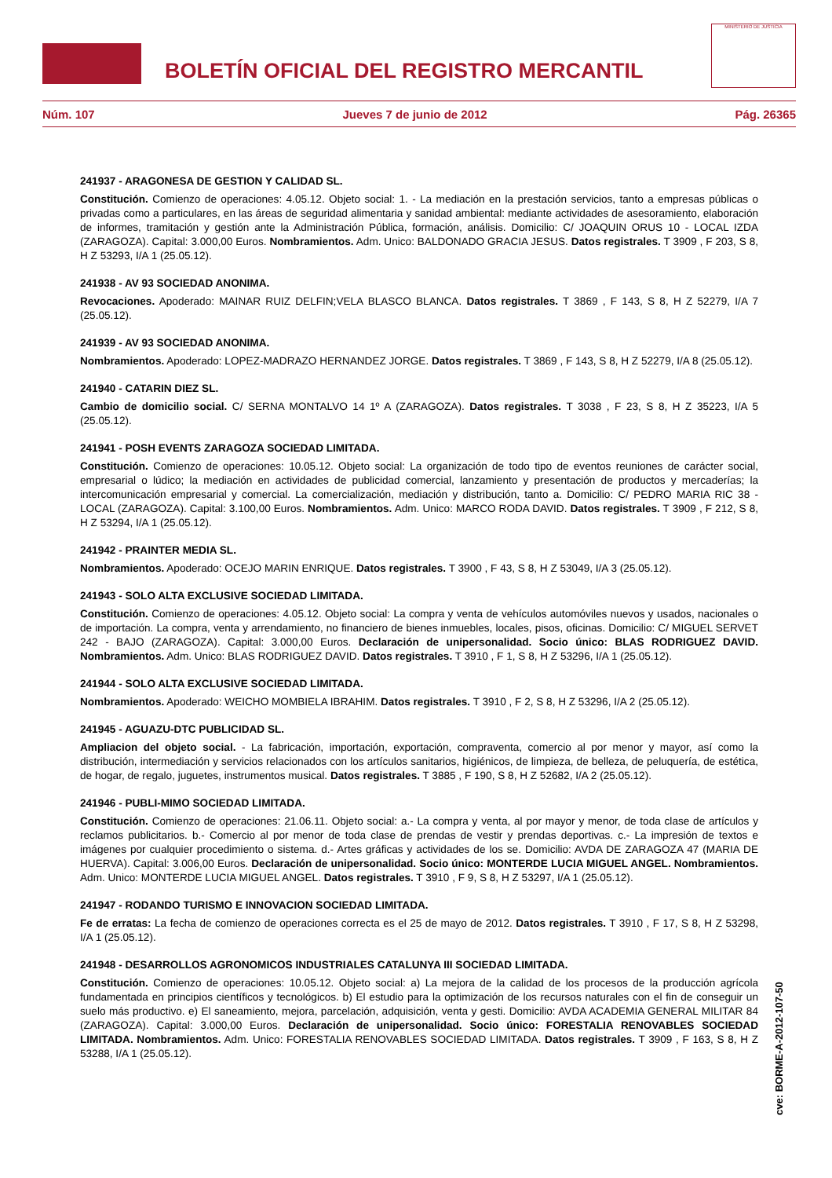BOLETÍN OFICIAL DEL REGISTRO MERCANTIL
MINISTERIO DE JUSTICIA
Núm. 107 Jueves 7 de junio de 2012 Pág. 26365
241937 - ARAGONESA DE GESTION Y CALIDAD SL.
Constitución. Comienzo de operaciones: 4.05.12. Objeto social: 1. - La mediación en la prestación servicios, tanto a empresas públicas o privadas como a particulares, en las áreas de seguridad alimentaria y sanidad ambiental: mediante actividades de asesoramiento, elaboración de informes, tramitación y gestión ante la Administración Pública, formación, análisis. Domicilio: C/ JOAQUIN ORUS 10 - LOCAL IZDA (ZARAGOZA). Capital: 3.000,00 Euros. Nombramientos. Adm. Unico: BALDONADO GRACIA JESUS. Datos registrales. T 3909 , F 203, S 8, H Z 53293, I/A 1 (25.05.12).
241938 - AV 93 SOCIEDAD ANONIMA.
Revocaciones. Apoderado: MAINAR RUIZ DELFIN;VELA BLASCO BLANCA. Datos registrales. T 3869 , F 143, S 8, H Z 52279, I/A 7 (25.05.12).
241939 - AV 93 SOCIEDAD ANONIMA.
Nombramientos. Apoderado: LOPEZ-MADRAZO HERNANDEZ JORGE. Datos registrales. T 3869 , F 143, S 8, H Z 52279, I/A 8 (25.05.12).
241940 - CATARIN DIEZ SL.
Cambio de domicilio social. C/ SERNA MONTALVO 14 1º A (ZARAGOZA). Datos registrales. T 3038 , F 23, S 8, H Z 35223, I/A 5 (25.05.12).
241941 - POSH EVENTS ZARAGOZA SOCIEDAD LIMITADA.
Constitución. Comienzo de operaciones: 10.05.12. Objeto social: La organización de todo tipo de eventos reuniones de carácter social, empresarial o lúdico; la mediación en actividades de publicidad comercial, lanzamiento y presentación de productos y mercaderías; la intercomunicación empresarial y comercial. La comercialización, mediación y distribución, tanto a. Domicilio: C/ PEDRO MARIA RIC 38 - LOCAL (ZARAGOZA). Capital: 3.100,00 Euros. Nombramientos. Adm. Unico: MARCO RODA DAVID. Datos registrales. T 3909 , F 212, S 8, H Z 53294, I/A 1 (25.05.12).
241942 - PRAINTER MEDIA SL.
Nombramientos. Apoderado: OCEJO MARIN ENRIQUE. Datos registrales. T 3900 , F 43, S 8, H Z 53049, I/A 3 (25.05.12).
241943 - SOLO ALTA EXCLUSIVE SOCIEDAD LIMITADA.
Constitución. Comienzo de operaciones: 4.05.12. Objeto social: La compra y venta de vehículos automóviles nuevos y usados, nacionales o de importación. La compra, venta y arrendamiento, no financiero de bienes inmuebles, locales, pisos, oficinas. Domicilio: C/ MIGUEL SERVET 242 - BAJO (ZARAGOZA). Capital: 3.000,00 Euros. Declaración de unipersonalidad. Socio único: BLAS RODRIGUEZ DAVID. Nombramientos. Adm. Unico: BLAS RODRIGUEZ DAVID. Datos registrales. T 3910 , F 1, S 8, H Z 53296, I/A 1 (25.05.12).
241944 - SOLO ALTA EXCLUSIVE SOCIEDAD LIMITADA.
Nombramientos. Apoderado: WEICHO MOMBIELA IBRAHIM. Datos registrales. T 3910 , F 2, S 8, H Z 53296, I/A 2 (25.05.12).
241945 - AGUAZU-DTC PUBLICIDAD SL.
Ampliacion del objeto social. - La fabricación, importación, exportación, compraventa, comercio al por menor y mayor, así como la distribución, intermediación y servicios relacionados con los artículos sanitarios, higiénicos, de limpieza, de belleza, de peluquería, de estética, de hogar, de regalo, juguetes, instrumentos musical. Datos registrales. T 3885 , F 190, S 8, H Z 52682, I/A 2 (25.05.12).
241946 - PUBLI-MIMO SOCIEDAD LIMITADA.
Constitución. Comienzo de operaciones: 21.06.11. Objeto social: a.- La compra y venta, al por mayor y menor, de toda clase de artículos y reclamos publicitarios. b.- Comercio al por menor de toda clase de prendas de vestir y prendas deportivas. c.- La impresión de textos e imágenes por cualquier procedimiento o sistema. d.- Artes gráficas y actividades de los se. Domicilio: AVDA DE ZARAGOZA 47 (MARIA DE HUERVA). Capital: 3.006,00 Euros. Declaración de unipersonalidad. Socio único: MONTERDE LUCIA MIGUEL ANGEL. Nombramientos. Adm. Unico: MONTERDE LUCIA MIGUEL ANGEL. Datos registrales. T 3910 , F 9, S 8, H Z 53297, I/A 1 (25.05.12).
241947 - RODANDO TURISMO E INNOVACION SOCIEDAD LIMITADA.
Fe de erratas: La fecha de comienzo de operaciones correcta es el 25 de mayo de 2012. Datos registrales. T 3910 , F 17, S 8, H Z 53298, I/A 1 (25.05.12).
241948 - DESARROLLOS AGRONOMICOS INDUSTRIALES CATALUNYA III SOCIEDAD LIMITADA.
Constitución. Comienzo de operaciones: 10.05.12. Objeto social: a) La mejora de la calidad de los procesos de la producción agrícola fundamentada en principios científicos y tecnológicos. b) El estudio para la optimización de los recursos naturales con el fin de conseguir un suelo más productivo. e) El saneamiento, mejora, parcelación, adquisición, venta y gesti. Domicilio: AVDA ACADEMIA GENERAL MILITAR 84 (ZARAGOZA). Capital: 3.000,00 Euros. Declaración de unipersonalidad. Socio único: FORESTALIA RENOVABLES SOCIEDAD LIMITADA. Nombramientos. Adm. Unico: FORESTALIA RENOVABLES SOCIEDAD LIMITADA. Datos registrales. T 3909 , F 163, S 8, H Z 53288, I/A 1 (25.05.12).
cve: BORME-A-2012-107-50